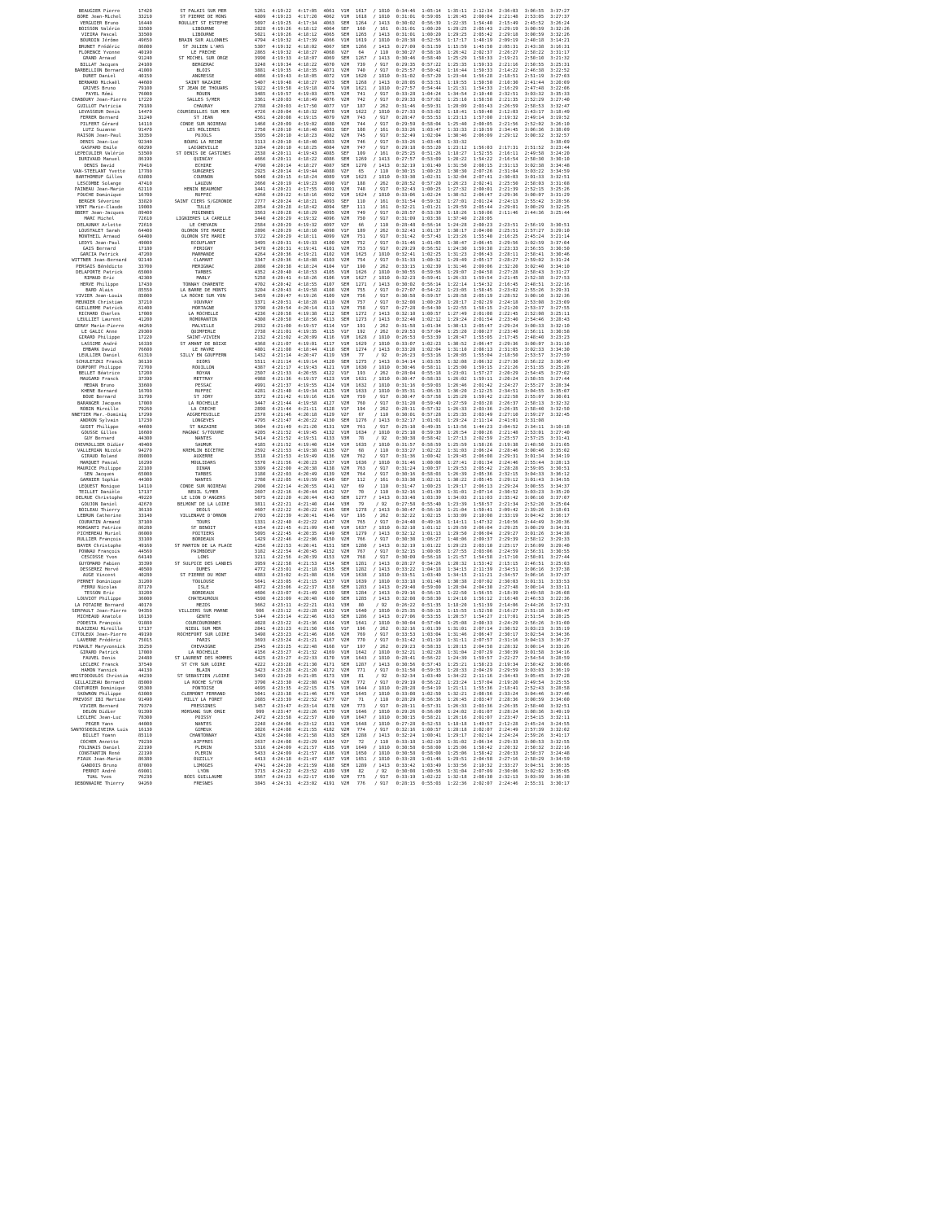| BEAUGIER Pierre | 17420 | ST PALAIS SUR MER | 5261 | 4:19:22 | 4:17:05 | 4061 | V1M | 1617 | / 1810 | 0:34:46 | 1:05:14 | 1:35:11 | 2:12:34 | 2:36:03 | 3:06:55 | 3:37:27 |
| BORE Jean-Michel | 33210 | ST PIERRE DE MONS | 4809 | 4:19:23 | 4:17:20 | 4062 | V1M | 1618 | / 1810 | 0:31:01 | 0:59:05 | 1:26:45 | 2:00:04 | 2:21:48 | 2:53:05 | 3:27:37 |
| VERGUIER Bruno | 16440 | ROULLET ST ESTEPHE | 5097 | 4:19:25 | 4:17:34 | 4063 | SEM | 1264 | / 1413 | 0:30:02 | 0:56:39 | 1:22:35 | 1:54:40 | 2:15:49 | 2:45:52 | 3:26:24 |
| BOISSON Valérie | 33500 | LIBOURNE | 2828 | 4:19:26 | 4:18:12 | 4064 | SEF | 160 | / 161 | 0:31:01 | 1:00:20 | 1:29:25 | 2:05:43 | 2:29:19 | 3:00:59 | 3:32:26 |
| VIEIRA Pascal | 33500 | LIBOURNE | 5021 | 4:19:26 | 4:18:12 | 4065 | SEM | 1265 | / 1413 | 0:31:01 | 1:00:20 | 1:29:25 | 2:05:42 | 2:29:18 | 3:00:59 | 3:32:26 |
| BOURDIN Jérôme | 49650 | BRAIN SUR ALLONNES | 4794 | 4:19:32 | 4:17:39 | 4066 | V1M | 1619 | / 1810 | 0:28:38 | 0:52:56 | 1:17:17 | 1:48:19 | 2:09:19 | 2:40:18 | 3:14:21 |
| BRUNET Frédéric | 86800 | ST JULIEN L'ARS | 5307 | 4:19:32 | 4:18:02 | 4067 | SEM | 1266 | / 1413 | 0:27:09 | 0:51:59 | 1:15:59 | 1:45:50 | 2:05:31 | 2:43:38 | 3:16:31 |
| FLORENCE Yvonne | 40190 | LE FRECHE | 2865 | 4:19:32 | 4:18:27 | 4068 | V2F | 64 | / 110 | 0:30:27 | 0:58:16 | 1:26:42 | 2:02:37 | 2:26:27 | 2:58:22 | 3:31:17 |
| GRAND Arnaud | 91240 | ST MICHEL SUR ORGE | 3990 | 4:19:33 | 4:18:07 | 4069 | SEM | 1267 | / 1413 | 0:30:46 | 0:58:40 | 1:25:29 | 1:58:33 | 2:19:21 | 2:50:10 | 3:21:32 |
| BILLAT Jacques | 24100 | BERGERAC | 3248 | 4:19:34 | 4:18:22 | 4070 | V2M | 739 | / 917 | 0:29:35 | 0:57:22 | 1:25:35 | 1:59:33 | 2:21:16 | 2:50:55 | 3:25:31 |
| BARBELLION Bernard | 41000 | BLOIS | 3881 | 4:19:35 | 4:18:35 | 4071 | V2M | 740 | / 917 | 0:25:57 | 0:50:42 | 1:16:44 | 1:50:33 | 2:14:22 | 2:46:38 | 3:22:52 |
| DURET Daniel | 40150 | ANGRESSE | 4086 | 4:19:43 | 4:18:05 | 4072 | V1M | 1620 | / 1810 | 0:31:02 | 0:57:20 | 1:23:44 | 1:56:28 | 2:18:51 | 2:51:19 | 3:27:03 |
| BERNARD Mickaël | 44600 | SAINT NAZAIRE | 5407 | 4:19:48 | 4:18:27 | 4073 | SEM | 1268 | / 1413 | 0:28:05 | 0:53:51 | 1:19:55 | 1:50:50 | 2:10:30 | 2:41:44 | 3:20:09 |
| GRIVES Bruno | 79100 | ST JEAN DE THOUARS | 1922 | 4:19:58 | 4:19:18 | 4074 | V1M | 1621 | / 1810 | 0:27:57 | 0:54:44 | 1:21:31 | 1:54:33 | 2:16:29 | 2:47:48 | 3:22:06 |
| FAYEL Rémi | 76000 | ROUEN | 3485 | 4:19:57 | 4:19:03 | 4075 | V2M | 741 | / 917 | 0:33:28 | 1:04:24 | 1:34:54 | 2:10:40 | 2:32:51 | 3:03:32 | 3:35:33 |
| CHABOURY Jean-Pierre | 17220 | SALLES S/MER | 3361 | 4:20:03 | 4:18:49 | 4076 | V2M | 742 | / 917 | 0:29:33 | 0:57:02 | 1:25:10 | 1:58:58 | 2:21:35 | 2:52:29 | 3:27:40 |
| GUILLOT Patricia | 79180 | CHAURAY | 2788 | 4:20:03 | 4:17:50 | 4077 | V1F | 187 | / 262 | 0:31:46 | 0:59:31 | 1:28:09 | 2:03:43 | 2:26:59 | 2:58:53 | 3:32:47 |
| LEVASSEUR Denis | 14470 | COURSEULLES SUR MER | 4726 | 4:20:04 | 4:18:32 | 4078 | V1M | 1622 | / 1810 | 0:27:33 | 0:53:02 | 1:18:41 | 1:50:40 | 2:12:03 | 2:43:17 | 3:18:49 |
| FERRER Bernard | 31240 | ST JEAN | 4561 | 4:20:08 | 4:19:15 | 4079 | V2M | 743 | / 917 | 0:28:47 | 0:55:53 | 1:23:13 | 1:57:00 | 2:19:32 | 2:49:14 | 3:19:52 |
| PILFERT Gérard | 14110 | CONDE SUR NOIREAU | 1460 | 4:20:09 | 4:19:02 | 4080 | V2M | 744 | / 917 | 0:29:59 | 0:58:04 | 1:25:40 | 2:00:05 | 2:21:56 | 2:52:02 | 3:26:10 |
| LUTZ Suzanne | 91470 | LES MOLIERES | 2750 | 4:20:10 | 4:18:40 | 4081 | SEF | 108 | / 161 | 0:33:26 | 1:03:47 | 1:33:33 | 2:10:59 | 2:34:45 | 3:06:36 | 3:38:09 |
| RAISON Jean-Paul | 33350 | PUJOLS | 3505 | 4:20:10 | 4:18:23 | 4082 | V2M | 745 | / 917 | 0:32:49 | 1:02:04 | 1:30:46 | 2:06:09 | 2:29:12 | 3:00:32 | 3:32:57 |
| DENIS Jean-Luc | 92340 | BOURG LA REINE | 3113 | 4:20:10 | 4:18:40 | 4083 | V2M | 746 | / 917 | 0:33:26 | 1:03:48 | 1:33:32 | | | | 3:38:09 |
| GASPARD Emile | 60290 | LAIGNEVILLE | 3284 | 4:20:10 | 4:18:25 | 4084 | V2M | 747 | / 917 | 0:29:18 | 0:55:20 | 1:23:12 | 1:56:03 | 2:17:31 | 2:51:52 | 3:23:44 |
| LEPECULIER Valérie | 53500 | ST DENIS DE GASTINES | 2538 | 4:20:11 | 4:19:43 | 4085 | SEF | 109 | / 161 | 0:25:25 | 0:51:26 | 1:18:27 | 1:52:55 | 2:16:11 | 2:49:58 | 3:24:20 |
| DURIVAUD Manuel | 86190 | QUINCAY | 4666 | 4:20:11 | 4:18:22 | 4086 | SEM | 1269 | / 1413 | 0:27:57 | 0:53:09 | 1:20:22 | 1:54:22 | 2:16:54 | 2:50:30 | 3:30:10 |
| DENIS David | 79410 | ECHIRE | 4798 | 4:20:14 | 4:18:27 | 4087 | SEM | 1270 | / 1413 | 0:32:19 | 1:01:40 | 1:31:50 | 2:08:15 | 2:31:13 | 3:02:38 | 3:34:48 |
| VAN-STEELANT Yvette | 17780 | SURGERES | 2925 | 4:20:14 | 4:19:44 | 4088 | V2F | 65 | / 110 | 0:30:15 | 1:00:23 | 1:30:30 | 2:07:26 | 2:31:04 | 3:03:22 | 3:34:59 |
| BARTHOMEUF Gilles | 63800 | COURNON | 5040 | 4:20:15 | 4:18:24 | 4089 | V1M | 1623 | / 1810 | 0:33:30 | 1:02:31 | 1:32:04 | 2:07:41 | 2:30:03 | 3:01:33 | 3:32:51 |
| LESCOMBE Solange | 47410 | LAUZUN | 2660 | 4:20:19 | 4:19:23 | 4090 | V1F | 188 | / 262 | 0:28:52 | 0:57:20 | 1:26:23 | 2:02:41 | 2:25:50 | 2:58:03 | 3:31:08 |
| PAINEAU Jean-Marie | 62110 | HENIN BEAUMONT | 3441 | 4:20:21 | 4:17:55 | 4091 | V2M | 748 | / 917 | 0:32:43 | 1:00:25 | 1:27:32 | 2:00:01 | 2:21:39 | 2:52:15 | 3:25:26 |
| FOUCHE Dominique | 16700 | RUFFEC | 4260 | 4:20:22 | 4:18:16 | 4092 | V1M | 1624 | / 1810 | 0:33:06 | 1:02:24 | 1:30:52 | 2:06:47 | 2:29:36 | 3:00:07 | 3:31:29 |
| BERGER Séverine | 33820 | SAINT CIERS S/GIRONDE | 2777 | 4:20:24 | 4:18:21 | 4093 | SEF | 110 | / 161 | 0:31:54 | 0:59:32 | 1:27:01 | 2:01:24 | 2:24:13 | 2:55:42 | 3:28:56 |
| VENT Marie-Claude | 19000 | TULLE | 2854 | 4:20:28 | 4:18:42 | 4094 | SEF | 111 | / 161 | 0:32:21 | 1:01:21 | 1:29:59 | 2:05:44 | 2:29:01 | 3:00:29 | 3:32:25 |
| OBERT Jean-Jacques | 89400 | MIGENNES | 3563 | 4:20:28 | 4:18:29 | 4095 | V2M | 749 | / 917 | 0:28:57 | 0:53:39 | 1:18:26 | 1:50:06 | 2:11:46 | 2:44:36 | 3:25:44 |
| MARC Michel | 72610 | LIGNIERES LA CARELLE | 3440 | 4:20:29 | 4:19:32 | 4096 | V2M | 750 | / 917 | 0:31:09 | 1:03:38 | 1:37:40 | 2:28:05 | | | |
| DELAUNAY Arlette | 72610 | LE CHEVAIN | 2584 | 4:20:29 | 4:19:32 | 4097 | V2F | 66 | / 110 | 0:28:48 | 0:56:14 | 1:24:28 | 2:00:23 | 2:23:51 | 2:56:19 | 3:30:51 |
| LOUSTALET Sarah | 64400 | OLORON STE MARIE | 2896 | 4:20:29 | 4:18:10 | 4098 | V1F | 189 | / 262 | 0:32:43 | 1:01:37 | 1:30:17 | 2:04:00 | 2:25:51 | 2:57:27 | 3:29:10 |
| MONTHEIL Arnaud | 64400 | OLORON STE MARIE | 3722 | 4:20:29 | 4:18:11 | 4099 | V2M | 751 | / 917 | 0:31:42 | 0:57:43 | 1:23:26 | 1:55:40 | 2:16:25 | 2:45:24 | 3:21:14 |
| LEDYS Jean-Paul | 49000 | ECOUFLANT | 3495 | 4:20:31 | 4:19:33 | 4100 | V2M | 752 | / 917 | 0:31:46 | 1:01:05 | 1:30:47 | 2:06:45 | 2:29:56 | 3:02:59 | 3:37:04 |
| GAIS Bernard | 17180 | PERIGNY | 3478 | 4:20:31 | 4:19:41 | 4101 | V2M | 753 | / 917 | 0:29:29 | 0:56:52 | 1:24:30 | 1:59:38 | 2:23:33 | 2:56:55 | 3:30:50 |
| GARCIA Patrick | 47200 | MARMANDE | 4264 | 4:20:36 | 4:19:21 | 4102 | V1M | 1625 | / 1810 | 0:32:41 | 1:02:25 | 1:31:23 | 2:06:43 | 2:28:11 | 2:58:41 | 3:30:46 |
| WITTNER Jean-Bernard | 92140 | CLAMART | 3347 | 4:20:36 | 4:18:08 | 4103 | V2M | 754 | / 917 | 0:31:33 | 1:00:32 | 1:29:49 | 2:05:17 | 2:28:27 | 2:59:02 | 3:31:24 |
| PERSAIS Bénédicte | 33700 | MERIGNAC | 2880 | 4:20:38 | 4:18:24 | 4104 | V1F | 190 | / 262 | 0:33:15 | 1:02:39 | 1:31:46 | 2:09:06 | 2:32:20 | 3:02:40 | 3:34:10 |
| DELAPORTE Patrick | 65000 | TARBES | 4352 | 4:20:40 | 4:18:53 | 4105 | V1M | 1626 | / 1810 | 0:30:55 | 0:59:56 | 1:29:07 | 2:04:58 | 2:27:28 | 2:58:43 | 3:31:27 |
| RIMAUD Eric | 42300 | MABLY | 5258 | 4:20:41 | 4:18:26 | 4106 | V1M | 1627 | / 1810 | 0:32:23 | 0:59:41 | 1:26:33 | 1:59:54 | 2:21:45 | 2:52:38 | 3:27:53 |
| HERVE Philippe | 17430 | TONNAY CHARENTE | 4702 | 4:20:42 | 4:18:55 | 4107 | SEM | 1271 | / 1413 | 0:30:02 | 0:56:14 | 1:22:14 | 1:54:32 | 2:16:45 | 2:48:51 | 3:22:16 |
| BARD Alain | 85550 | LA BARRE DE MONTS | 3204 | 4:20:43 | 4:19:58 | 4108 | V2M | 755 | / 917 | 0:27:07 | 0:54:22 | 1:23:05 | 1:58:45 | 2:23:02 | 2:55:26 | 3:29:31 |
| VIVIER Jean-Louis | 85000 | LA ROCHE SUR YON | 3459 | 4:20:47 | 4:19:26 | 4109 | V2M | 756 | / 917 | 0:30:58 | 0:59:57 | 1:28:58 | 2:05:19 | 2:28:52 | 3:00:10 | 3:32:36 |
| MEUNIER Christian | 37210 | VOUVRAY | 3371 | 4:20:51 | 4:18:28 | 4110 | V2M | 757 | / 917 | 0:32:08 | 1:00:29 | 1:28:17 | 2:02:29 | 2:24:18 | 2:53:08 | 3:23:09 |
| GUILLERME Patrick | 61400 | MORTAGNE | 3798 | 4:20:54 | 4:20:14 | 4111 | V2M | 758 | / 917 | 0:27:28 | 0:54:30 | 1:22:55 | 1:58:15 | 2:21:20 | 2:53:37 | 3:27:55 |
| RICHARD Charles | 17000 | LA ROCHELLE | 4236 | 4:20:58 | 4:19:38 | 4112 | SEM | 1272 | / 1413 | 0:32:10 | 1:00:57 | 1:27:49 | 2:01:08 | 2:22:45 | 2:52:08 | 3:25:11 |
| LEULLIET Laurent | 41200 | ROMORANTIN | 4308 | 4:20:58 | 4:18:56 | 4113 | SEM | 1273 | / 1413 | 0:32:40 | 1:02:12 | 1:29:24 | 2:01:54 | 2:23:40 | 2:54:46 | 3:28:43 |
| GERAY Marie-Pierre | 44260 | MALVILLE | 2932 | 4:21:00 | 4:19:57 | 4114 | V1F | 191 | / 262 | 0:31:58 | 1:01:34 | 1:30:13 | 2:05:47 | 2:29:24 | 3:00:33 | 3:32:10 |
| LE GALIC Anne | 29300 | QUIMPERLE | 2738 | 4:21:01 | 4:19:35 | 4115 | V1F | 192 | / 262 | 0:29:53 | 0:57:04 | 1:25:20 | 2:00:27 | 2:23:40 | 2:56:11 | 3:30:58 |
| GIRARD Philippe | 17220 | SAINT-VIVIEN | 2132 | 4:21:02 | 4:20:09 | 4116 | V1M | 1628 | / 1810 | 0:26:53 | 0:53:39 | 1:20:47 | 1:55:05 | 2:17:45 | 2:48:40 | 3:23:23 |
| LASSIME André | 16330 | ST AMANT DE BOIXE | 4368 | 4:21:07 | 4:19:01 | 4117 | V1M | 1629 | / 1810 | 0:33:07 | 1:02:23 | 1:30:52 | 2:06:47 | 2:29:36 | 3:00:07 | 3:31:10 |
| EMBARK David | 76600 | LE HAVRE | 4801 | 4:21:08 | 4:18:44 | 4118 | SEM | 1274 | / 1413 | 0:33:20 | 1:02:04 | 1:31:10 | 2:08:13 | 2:31:05 | 3:02:33 | 3:34:30 |
| LEULLIER Daniel | 61310 | SILLY EN GOUFFERN | 1432 | 4:21:14 | 4:20:47 | 4119 | V3M | 77 | / 92 | 0:26:23 | 0:53:16 | 1:20:05 | 1:55:04 | 2:18:50 | 2:53:57 | 3:27:59 |
| SCHULETZKI Franck | 36130 | DIORS | 5511 | 4:21:14 | 4:19:14 | 4120 | SEM | 1275 | / 1413 | 0:34:14 | 1:03:55 | 1:32:08 | 2:06:32 | 2:27:30 | 2:56:22 | 3:30:47 |
| DURFORT Philippe | 72700 | ROUILLON | 4387 | 4:21:17 | 4:19:43 | 4121 | V1M | 1630 | / 1810 | 0:30:46 | 0:58:11 | 1:25:00 | 1:59:15 | 2:21:26 | 2:51:35 | 3:25:28 |
| BELLET Béatrice | 17200 | ROYAN | 2507 | 4:21:33 | 4:20:55 | 4122 | V1F | 193 | / 262 | 0:28:04 | 0:55:18 | 1:23:01 | 1:57:27 | 2:20:29 | 2:54:45 | 3:27:02 |
| MAUGARD Franck | 37390 | METTRAY | 4988 | 4:21:36 | 4:19:57 | 4123 | V1M | 1631 | / 1810 | 0:30:47 | 0:58:33 | 1:26:02 | 1:59:11 | 2:20:24 | 2:50:55 | 3:27:44 |
| MEDAN Bruno | 33600 | PESSAC | 4991 | 4:21:37 | 4:19:55 | 4124 | V1M | 1632 | / 1810 | 0:31:16 | 0:59:03 | 1:26:46 | 2:01:42 | 2:24:27 | 2:55:27 | 3:28:34 |
| KHENE Bernard | 16700 | RUFFEC | 4281 | 4:21:40 | 4:19:34 | 4125 | V1M | 1633 | / 1810 | 0:35:31 | 1:06:33 | 1:36:20 | 2:12:25 | 2:34:51 | 3:04:55 | 3:35:07 |
| BOUE Bernard | 31790 | ST JORY | 3572 | 4:21:42 | 4:19:16 | 4126 | V2M | 759 | / 917 | 0:30:47 | 0:57:58 | 1:25:29 | 1:59:42 | 2:22:58 | 2:55:07 | 3:30:01 |
| BARANGER Jacques | 17000 | LA ROCHELLE | 3447 | 4:21:44 | 4:19:58 | 4127 | V2M | 760 | / 917 | 0:31:20 | 0:59:49 | 1:27:59 | 2:03:28 | 2:26:37 | 2:58:13 | 3:32:32 |
| ROBIN Mireille | 79260 | LA CRECHE | 2898 | 4:21:44 | 4:21:11 | 4128 | V1F | 194 | / 262 | 0:28:11 | 0:57:32 | 1:26:33 | 2:03:36 | 2:26:35 | 2:58:40 | 3:32:50 |
| NNETIER Mar.-Dominiq | 17290 | AIGREFEUILLE | 2578 | 4:21:46 | 4:20:18 | 4129 | V2F | 67 | / 110 | 0:30:01 | 0:57:28 | 1:25:35 | 2:03:49 | 2:27:10 | 2:59:27 | 3:32:45 |
| ANDRON Sylvain | 17230 | LONGEVES | 4795 | 4:21:47 | 4:20:22 | 4130 | SEM | 1276 | / 1413 | 0:32:17 | 1:01:01 | 1:29:24 | 2:11:14 | 2:41:01 | 3:31:08 | |
| GUIET Philippe | 44600 | ST NAZAIRE | 3604 | 4:21:49 | 4:21:20 | 4131 | V2M | 761 | / 917 | 0:25:10 | 0:49:35 | 1:13:56 | 1:44:23 | 2:04:52 | 2:34:11 | 3:10:18 |
| GOUSSE Gilles | 16600 | MAGNAC S/TOUVRE | 4205 | 4:21:52 | 4:19:45 | 4132 | V1M | 1634 | / 1810 | 0:25:10 | 0:59:39 | 1:26:54 | 2:00:26 | 2:21:48 | 2:53:01 | 3:27:40 |
| GUY Bernard | 44300 | NANTES | 3414 | 4:21:52 | 4:19:51 | 4133 | V3M | 78 | / 92 | 0:30:38 | 0:58:42 | 1:27:13 | 2:02:59 | 2:25:57 | 2:57:25 | 3:31:41 |
| CHEVROLLIER Didier | 49400 | SAUMUR | 4185 | 4:21:52 | 4:19:40 | 4134 | V1M | 1635 | / 1810 | 0:31:57 | 0:58:59 | 1:25:59 | 1:58:26 | 2:19:38 | 2:48:50 | 3:21:05 |
| VALLERIAN Nicole | 94270 | KREMLIN BICETRE | 2592 | 4:21:53 | 4:19:38 | 4135 | V2F | 68 | / 110 | 0:33:27 | 1:02:22 | 1:31:03 | 2:06:24 | 2:28:46 | 3:00:46 | 3:35:02 |
| GIRAUD Roland | 89000 | AUXERRE | 3518 | 4:21:53 | 4:19:49 | 4136 | V2M | 762 | / 917 | 0:31:36 | 1:00:42 | 1:29:45 | 2:06:08 | 2:29:31 | 3:01:34 | 3:34:19 |
| MARQUET Pascal | 16290 | MOULIDARS | 5570 | 4:21:56 | 4:20:23 | 4137 | V1M | 1636 | / 1810 | 0:31:46 | 1:00:08 | 1:27:41 | 2:01:34 | 2:24:46 | 2:55:44 | 3:28:13 |
| MAURICE Philippe | 22100 | DINAN | 3309 | 4:22:00 | 4:20:38 | 4138 | V2M | 763 | / 917 | 0:31:24 | 1:00:37 | 1:29:53 | 2:05:42 | 2:28:28 | 2:59:05 | 3:30:51 |
| SEN Jacques | 65000 | TARBES | 3180 | 4:22:03 | 4:20:49 | 4139 | V2M | 764 | / 917 | 0:30:16 | 0:58:03 | 1:26:39 | 2:05:36 | 2:32:15 | 3:04:33 | 3:36:12 |
| GARNIER Sophie | 44300 | NANTES | 2780 | 4:22:05 | 4:19:59 | 4140 | SEF | 112 | / 161 | 0:33:30 | 1:02:11 | 1:30:22 | 2:05:45 | 2:29:12 | 3:01:43 | 3:34:55 |
| LEQUEST Monique | 14110 | CONDE SUR NOIREAU | 2900 | 4:22:14 | 4:20:55 | 4141 | V2F | 69 | / 110 | 0:31:47 | 1:00:23 | 1:29:17 | 2:06:13 | 2:29:24 | 3:00:55 | 3:34:37 |
| TEILLET Danièle | 17137 | NEUIL S/MER | 2607 | 4:22:16 | 4:20:44 | 4142 | V2F | 70 | / 110 | 0:32:16 | 1:01:39 | 1:31:01 | 2:07:14 | 2:30:52 | 3:03:23 | 3:35:20 |
| DELRUE Christophe | 49220 | LE LION D'ANGERS | 5075 | 4:22:20 | 4:20:44 | 4143 | SEM | 1277 | / 1413 | 0:33:48 | 1:03:39 | 1:34:03 | 2:11:03 | 2:35:42 | 3:06:10 | 3:37:07 |
| GOUJON Daniel | 42670 | BELMONT DE LA LOIRE | 3811 | 4:22:21 | 4:21:40 | 4144 | V3M | 79 | / 92 | 0:27:58 | 0:55:40 | 1:23:39 | 1:58:57 | 2:21:34 | 2:52:20 | 3:25:04 |
| BOILEAU Thierry | 36130 | DEOLS | 4607 | 4:22:22 | 4:20:22 | 4145 | SEM | 1278 | / 1413 | 0:30:47 | 0:56:10 | 1:21:04 | 1:50:41 | 2:09:42 | 2:39:26 | 3:18:01 |
| LEBRUN Catherine | 33140 | VILLENAVE D'ORNON | 2703 | 4:22:39 | 4:20:41 | 4146 | V1F | 195 | / 262 | 0:32:22 | 1:02:15 | 1:33:09 | 2:10:08 | 2:33:19 | 3:04:42 | 3:36:17 |
| COURATIN Armand | 37100 | TOURS | 1331 | 4:22:40 | 4:22:22 | 4147 | V2M | 765 | / 917 | 0:24:40 | 0:49:16 | 1:14:11 | 1:47:32 | 2:10:56 | 2:44:49 | 3:20:36 |
| MORGANTI Patrice | 86280 | ST BENOIT | 4154 | 4:22:45 | 4:21:09 | 4148 | V1M | 1637 | / 1810 | 0:32:10 | 1:01:12 | 1:29:59 | 2:06:04 | 2:29:25 | 3:00:29 | 3:34:31 |
| PICHEREAU Muriel | 86000 | POITIERS | 5095 | 4:22:45 | 4:20:35 | 4149 | SEM | 1279 | / 1413 | 0:32:12 | 1:01:13 | 1:29:50 | 2:06:04 | 2:29:27 | 3:01:26 | 3:34:38 |
| RULLIER François | 33100 | BORDEAUX | 1429 | 4:22:46 | 4:22:06 | 4150 | V2M | 766 | / 917 | 0:30:30 | 1:06:27 | 1:40:06 | 2:09:37 | 2:29:39 | 2:58:12 | 3:29:33 |
| BAYER Christophe | 49160 | ST MARTIN DE LA PLACE | 4256 | 4:22:53 | 4:20:41 | 4151 | SEM | 1280 | / 1413 | 0:32:19 | 1:01:22 | 1:29:23 | 2:03:10 | 2:25:17 | 2:56:09 | 3:29:40 |
| PONNAU François | 44560 | PAIMBOEUF | 3182 | 4:22:54 | 4:20:45 | 4152 | V2M | 767 | / 917 | 0:32:15 | 1:00:05 | 1:27:55 | 2:03:06 | 2:24:59 | 2:56:31 | 3:30:55 |
| CESCOSSE Yvon | 64140 | LONS | 3211 | 4:22:56 | 4:20:39 | 4153 | V2M | 768 | / 917 | 0:30:09 | 0:56:18 | 1:21:57 | 1:54:58 | 2:17:10 | 2:50:01 | 3:27:44 |
| GUYOMARD Fabien | 35390 | ST SULPICE DES LANDES | 3959 | 4:22:58 | 4:21:53 | 4154 | SEM | 1281 | / 1413 | 0:28:27 | 0:54:26 | 1:20:32 | 1:53:42 | 2:15:15 | 2:46:51 | 3:25:03 |
| DESSEREZ Hervé | 40500 | DUMES | 4772 | 4:23:01 | 4:21:18 | 4155 | SEM | 1282 | / 1413 | 0:33:22 | 1:04:18 | 1:34:15 | 2:11:39 | 2:34:51 | 3:06:16 | 3:37:38 |
| AUGE Vincent | 40280 | ST PIERRE DU MONT | 4883 | 4:23:02 | 4:21:08 | 4156 | V1M | 1638 | / 1810 | 0:33:51 | 1:03:40 | 1:34:15 | 2:11:21 | 2:34:57 | 3:06:16 | 3:37:37 |
| PERNET Dominique | 31200 | TOULOUSE | 5641 | 4:23:05 | 4:21:15 | 4157 | V1M | 1639 | / 1810 | 0:33:18 | 1:01:48 | 1:30:38 | 2:07:02 | 2:30:03 | 3:01:31 | 3:33:53 |
| FERRU Nicolas | 87170 | ISLE | 4872 | 4:23:06 | 4:22:37 | 4158 | SEM | 1283 | / 1413 | 0:29:40 | 0:59:00 | 1:28:04 | 2:04:30 | 2:27:48 | 3:00:14 | 3:33:11 |
| TESSON Eric | 33200 | BORDEAUX | 4606 | 4:23:07 | 4:21:49 | 4159 | SEM | 1284 | / 1413 | 0:29:16 | 0:56:15 | 1:22:50 | 1:56:55 | 2:18:39 | 2:49:58 | 3:26:08 |
| LOUVIOT Philippe | 36000 | CHATEAUROUX | 4598 | 4:23:09 | 4:20:48 | 4160 | SEM | 1285 | / 1413 | 0:32:08 | 0:58:30 | 1:24:10 | 1:56:12 | 2:16:48 | 2:46:53 | 3:22:36 |
| LA POTAIRE Bernard | 40170 | MEZOS | 3662 | 4:23:11 | 4:22:21 | 4161 | V3M | 80 | / 92 | 0:26:22 | 0:51:35 | 1:18:20 | 1:51:39 | 2:14:06 | 2:44:26 | 3:17:31 |
| SERPAULT Jean-Pierre | 94350 | VILLIERS SUR MARNE | 986 | 4:23:12 | 4:22:28 | 4162 | V1M | 1640 | / 1810 | 0:25:35 | 0:50:15 | 1:15:55 | 1:52:50 | 2:16:27 | 2:51:18 | 3:30:47 |
| MICHEAUD Anatole | 16130 | GENTE | 5144 | 4:23:14 | 4:22:46 | 4163 | SEM | 1286 | / 1413 | 0:27:06 | 0:53:55 | 1:20:57 | 1:54:27 | 2:17:01 | 2:51:54 | 3:28:25 |
| PODESTA François | 91080 | COURCOURONNES | 4028 | 4:23:22 | 4:21:36 | 4164 | V1M | 1641 | / 1810 | 0:30:04 | 0:57:04 | 1:25:08 | 2:00:33 | 2:24:29 | 2:56:26 | 3:31:00 |
| BLAIZEAU Mireille | 17137 | NIEUL SUR MER | 2841 | 4:23:23 | 4:21:50 | 4165 | V1F | 196 | / 262 | 0:32:16 | 1:01:39 | 1:31:01 | 2:07:14 | 2:30:52 | 3:03:23 | 3:35:19 |
| CITOLEUX Jean-Pierre | 49190 | ROCHEFORT SUR LOIRE | 3498 | 4:23:23 | 4:21:46 | 4166 | V2M | 769 | / 917 | 0:33:53 | 1:03:04 | 1:31:46 | 2:06:47 | 2:30:17 | 3:02:54 | 3:34:36 |
| LAVERNE Frédéric | 75015 | PARIS | 3693 | 4:23:24 | 4:21:21 | 4167 | V2M | 770 | / 917 | 0:31:42 | 1:01:19 | 1:31:11 | 2:07:57 | 2:31:16 | 3:04:13 | 3:36:27 |
| PINAULT Maryvonnick | 35250 | CHEVAIGNE | 2545 | 4:23:25 | 4:22:48 | 4168 | V1F | 197 | / 262 | 0:29:23 | 0:58:33 | 1:28:15 | 2:04:58 | 2:28:32 | 3:00:14 | 3:33:26 |
| GIRARD Patrick | 17000 | LA ROCHELLE | 4156 | 4:23:27 | 4:21:32 | 4169 | V1M | 1642 | / 1810 | 0:32:21 | 1:02:28 | 1:31:04 | 2:07:29 | 2:30:39 | 3:01:58 | 3:34:16 |
| FAUVEL Denis | 24480 | ST LAURENT DES HOMMES | 4425 | 4:23:27 | 4:22:33 | 4170 | V1M | 1643 | / 1810 | 0:28:41 | 0:56:22 | 1:24:39 | 1:59:57 | 2:22:27 | 2:54:54 | 3:28:59 |
| LECLERC Franck | 37540 | ST CYR SUR LOIRE | 4222 | 4:23:28 | 4:21:30 | 4171 | SEM | 1287 | / 1413 | 0:30:56 | 0:57:43 | 1:25:21 | 1:58:23 | 2:19:34 | 2:50:42 | 3:30:06 |
| HAMON Yannick | 44130 | BLAIN | 3423 | 4:23:28 | 4:21:20 | 4172 | V2M | 771 | / 917 | 0:31:50 | 0:59:35 | 1:28:33 | 2:04:29 | 2:29:59 | 3:03:03 | 3:36:19 |
| HRISTODOULOS Christia | 44230 | ST SEBASTIEN /LOIRE | 3493 | 4:23:29 | 4:21:05 | 4173 | V3M | 81 | / 92 | 0:32:34 | 1:03:40 | 1:34:22 | 2:11:16 | 2:34:43 | 3:05:45 | 3:37:28 |
| GILLAIZEAU Bernard | 85000 | LA ROCHE S/YON | 3790 | 4:23:30 | 4:22:08 | 4174 | V2M | 772 | / 917 | 0:29:19 | 0:56:22 | 1:23:24 | 1:57:04 | 2:19:20 | 2:49:54 | 3:25:55 |
| COUTURIER Dominique | 95300 | PONTOISE | 4695 | 4:23:35 | 4:22:15 | 4175 | V1M | 1644 | / 1810 | 0:28:28 | 0:54:19 | 1:21:11 | 1:55:36 | 2:18:41 | 2:52:43 | 3:28:58 |
| SKOWRON Philippe | 63000 | CLERMONT FERRAND | 5041 | 4:23:38 | 4:21:46 | 4176 | V1M | 1645 | / 1810 | 0:33:08 | 1:02:50 | 1:32:21 | 2:08:56 | 2:33:24 | 3:04:46 | 3:37:46 |
| PREVOST IBI Martine | 91490 | MILLY LA FORET | 2685 | 4:23:39 | 4:22:52 | 4177 | V2F | 71 | / 110 | 0:28:29 | 0:56:36 | 1:26:45 | 2:03:47 | 2:28:36 | 3:00:59 | 3:34:00 |
| VIVIER Bernard | 79370 | FRESSINES | 3457 | 4:23:47 | 4:23:14 | 4178 | V2M | 773 | / 917 | 0:28:11 | 0:57:31 | 1:26:33 | 2:03:36 | 2:26:35 | 2:58:40 | 3:32:51 |
| DELON Didier | 91390 | MORSANG SUR ORGE | 999 | 4:23:47 | 4:22:26 | 4179 | V1M | 1646 | / 1810 | 0:29:26 | 0:56:09 | 1:24:02 | 2:01:07 | 2:28:24 | 3:08:36 | 3:49:19 |
| LECLERC Jean-Luc | 78300 | POISSY | 2472 | 4:23:58 | 4:22:57 | 4180 | V1M | 1647 | / 1810 | 0:30:15 | 0:58:21 | 1:26:16 | 2:01:07 | 2:23:47 | 2:54:15 | 3:32:11 |
| PEGER Yann | 44000 | NANTES | 2248 | 4:24:06 | 4:23:12 | 4181 | V1M | 1648 | / 1810 | 0:27:28 | 0:52:53 | 1:18:18 | 1:49:57 | 2:12:28 | 2:45:24 | 3:24:55 |
| SANTOSDEOLIVEIRA Luis | 16130 | GIMEUX | 3026 | 4:24:08 | 4:21:55 | 4182 | V2M | 774 | / 917 | 0:32:16 | 1:00:57 | 1:28:18 | 2:02:07 | 2:24:49 | 2:57:39 | 3:32:02 |
| BILLET Yoann | 85110 | CHANTONNAY | 4326 | 4:24:08 | 4:21:58 | 4183 | SEM | 1288 | / 1413 | 0:32:24 | 1:00:41 | 1:29:17 | 2:02:14 | 2:24:24 | 2:59:26 | 3:41:17 |
| COCHER Annette | 79230 | AIFFRES | 2637 | 4:24:08 | 4:22:29 | 4184 | V2F | 72 | / 110 | 0:33:18 | 1:02:19 | 1:31:02 | 2:06:34 | 2:29:33 | 3:00:53 | 3:32:55 |
| FOLINAIS Daniel | 22190 | PLERIN | 5316 | 4:24:09 | 4:21:57 | 4185 | V1M | 1649 | / 1810 | 0:30:58 | 0:58:00 | 1:25:06 | 1:58:42 | 2:20:32 | 2:50:32 | 3:22:16 |
| CONSTANTIN René | 22190 | PLERIN | 5433 | 4:24:09 | 4:21:57 | 4186 | V1M | 1650 | / 1810 | 0:30:58 | 0:58:00 | 1:25:06 | 1:58:42 | 2:20:33 | 2:50:37 | 3:24:48 |
| FIAUX Jean-Marie | 86380 | OUZILLY | 4413 | 4:24:18 | 4:21:47 | 4187 | V1M | 1651 | / 1810 | 0:33:28 | 1:01:46 | 1:29:51 | 2:04:58 | 2:27:16 | 2:58:29 | 3:34:59 |
| GANDOIS Bruno | 87000 | LIMOGES | 4741 | 4:24:20 | 4:21:59 | 4188 | SEM | 1289 | / 1413 | 0:33:42 | 1:03:49 | 1:33:56 | 2:10:32 | 2:33:27 | 3:04:51 | 3:36:35 |
| PERROT André | 69001 | LYON | 3715 | 4:24:22 | 4:23:52 | 4189 | V3M | 82 | / 92 | 0:30:08 | 1:00:56 | 1:31:04 | 2:07:09 | 2:30:06 | 3:02:02 | 3:35:05 |
| TUAL Yves | 76230 | BOIS GUILLAUME | 3567 | 4:24:23 | 4:22:17 | 4190 | V2M | 775 | / 917 | 0:33:19 | 1:02:22 | 1:32:18 | 2:08:30 | 2:32:13 | 3:03:39 | 3:36:38 |
| DEBONNAIRE Thierry | 94260 | FRESNES | 3845 | 4:24:31 | 4:23:02 | 4191 | V2M | 776 | / 917 | 0:28:15 | 0:55:03 | 1:22:36 | 2:02:07 | 2:24:46 | 2:55:31 | 3:30:17 |